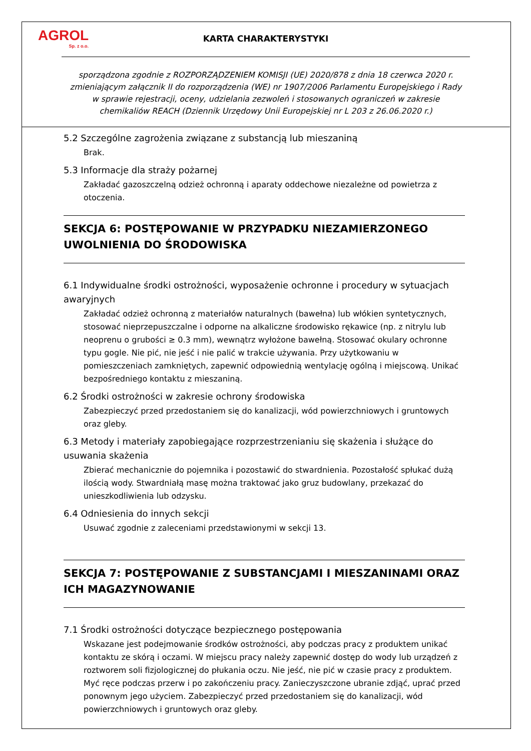AGROL
Sp. z o.o.
KARTA CHARAKTERYSTYKI
sporządzona zgodnie z ROZPORZĄDZENIEM KOMISJI (UE) 2020/878 z dnia 18 czerwca 2020 r. zmieniającym załącznik II do rozporządzenia (WE) nr 1907/2006 Parlamentu Europejskiego i Rady w sprawie rejestracji, oceny, udzielania zezwoleń i stosowanych ograniczeń w zakresie chemikaliów REACH (Dziennik Urzędowy Unii Europejskiej nr L 203 z 26.06.2020 r.)
5.2 Szczególne zagrożenia związane z substancją lub mieszaniną
Brak.
5.3 Informacje dla straży pożarnej
Zakładać gazoszczelną odzież ochronną i aparaty oddechowe niezależne od powietrza z otoczenia.
SEKCJA 6: POSTĘPOWANIE W PRZYPADKU NIEZAMIERZONEGO UWOLNIENIA DO ŚRODOWISKA
6.1 Indywidualne środki ostrożności, wyposażenie ochronne i procedury w sytuacjach awaryjnych
Zakładać odzież ochronną z materiałów naturalnych (bawełna) lub włókien syntetycznych, stosować nieprzepuszczalne i odporne na alkaliczne środowisko rękawice (np. z nitrylu lub neoprenu o grubości ≥ 0.3 mm), wewnątrz wyłożone bawełną. Stosować okulary ochronne typu gogle. Nie pić, nie jeść i nie palić w trakcie używania. Przy użytkowaniu w pomieszczeniach zamkniętych, zapewnić odpowiednią wentylację ogólną i miejscową. Unikać bezpośredniego kontaktu z mieszaniną.
6.2 Środki ostrożności w zakresie ochrony środowiska
Zabezpieczyć przed przedostaniem się do kanalizacji, wód powierzchniowych i gruntowych oraz gleby.
6.3 Metody i materiały zapobiegające rozprzestrzenianiu się skażenia i służące do usuwania skażenia
Zbierać mechanicznie do pojemnika i pozostawić do stwardnienia. Pozostałość spłukać dużą ilością wody. Stwardniałą masę można traktować jako gruz budowlany, przekazać do unieszkodliwienia lub odzysku.
6.4 Odniesienia do innych sekcji
Usuwać zgodnie z zaleceniami przedstawionymi w sekcji 13.
SEKCJA 7: POSTĘPOWANIE Z SUBSTANCJAMI I MIESZANINAMI ORAZ ICH MAGAZYNOWANIE
7.1 Środki ostrożności dotyczące bezpiecznego postępowania
Wskazane jest podejmowanie środków ostrożności, aby podczas pracy z produktem unikać kontaktu ze skórą i oczami. W miejscu pracy należy zapewnić dostęp do wody lub urządzeń z roztworem soli fizjologicznej do płukania oczu. Nie jeść, nie pić w czasie pracy z produktem. Myć ręce podczas przerw i po zakończeniu pracy. Zanieczyszczone ubranie zdjąć, uprać przed ponownym jego użyciem. Zabezpieczyć przed przedostaniem się do kanalizacji, wód powierzchniowych i gruntowych oraz gleby.